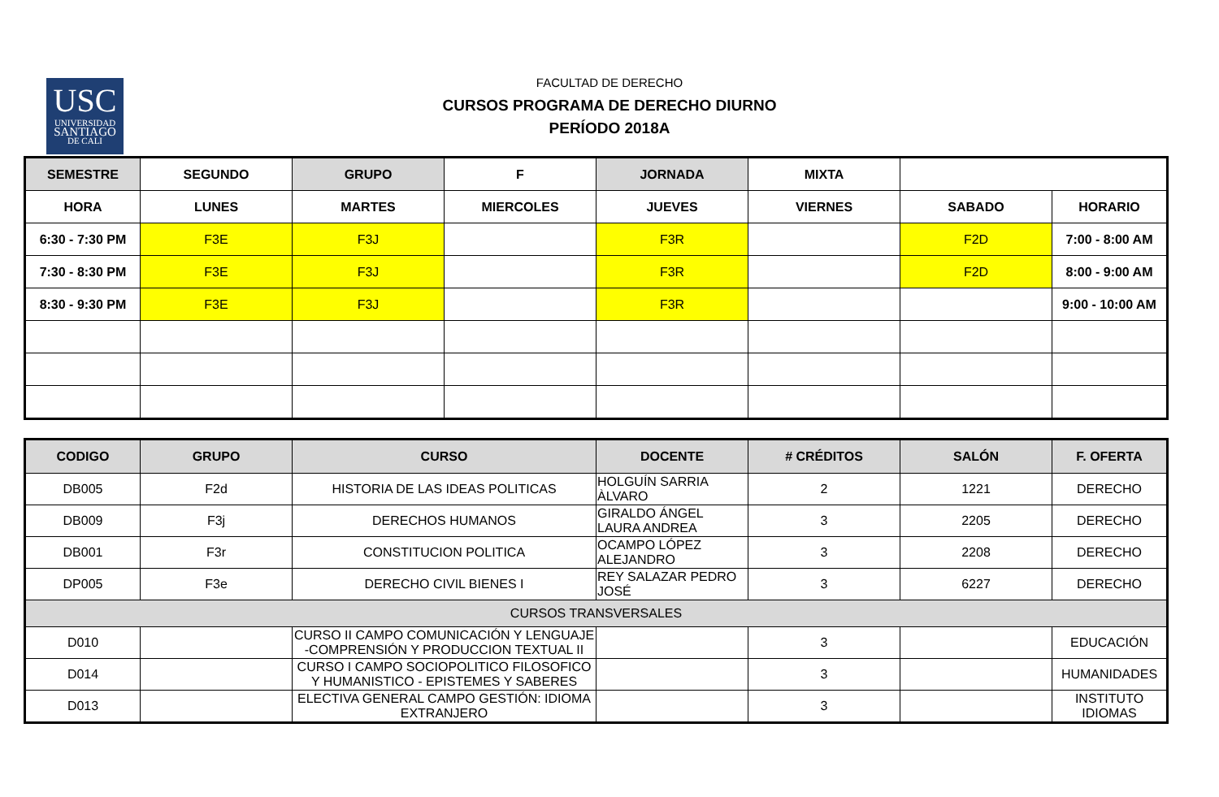USC
UNIVERSIDAD
SANTIAGO
DE CALI
FACULTAD DE DERECHO
CURSOS PROGRAMA DE DERECHO DIURNO
PERÍODO 2018A
| SEMESTRE | SEGUNDO | GRUPO | F | JORNADA | MIXTA | | |
| HORA | LUNES | MARTES | MIERCOLES | JUEVES | VIERNES | SABADO | HORARIO |
| 6:30 - 7:30 PM | F3E | F3J | | F3R | | F2D | 7:00 - 8:00 AM |
| 7:30 - 8:30 PM | F3E | F3J | | F3R | | F2D | 8:00 - 9:00 AM |
| 8:30 - 9:30 PM | F3E | F3J | | F3R | | | 9:00 - 10:00 AM |
| CODIGO | GRUPO | CURSO | DOCENTE | # CRÉDITOS | SALÓN | F. OFERTA |
| DB005 | F2d | HISTORIA DE LAS IDEAS POLITICAS | HOLGUÍN SARRIA ÀLVARO | 2 | 1221 | DERECHO |
| DB009 | F3j | DERECHOS HUMANOS | GIRALDO ÁNGEL LAURA ANDREA | 3 | 2205 | DERECHO |
| DB001 | F3r | CONSTITUCION POLITICA | OCAMPO LÓPEZ ALEJANDRO | 3 | 2208 | DERECHO |
| DP005 | F3e | DERECHO CIVIL BIENES I | REY SALAZAR PEDRO JOSÉ | 3 | 6227 | DERECHO |
| CURSOS TRANSVERSALES | | | | | | |
| D010 | | CURSO II CAMPO COMUNICACIÓN Y LENGUAJE -COMPRENSIÓN Y PRODUCCION TEXTUAL II | | 3 | | EDUCACIÓN |
| D014 | | CURSO I CAMPO SOCIOPOLITICO FILOSOFICO Y HUMANISTICO - EPISTEMES Y SABERES | | 3 | | HUMANIDADES |
| D013 | | ELECTIVA GENERAL CAMPO GESTIÓN: IDIOMA EXTRANJERO | | 3 | | INSTITUTO IDIOMAS |